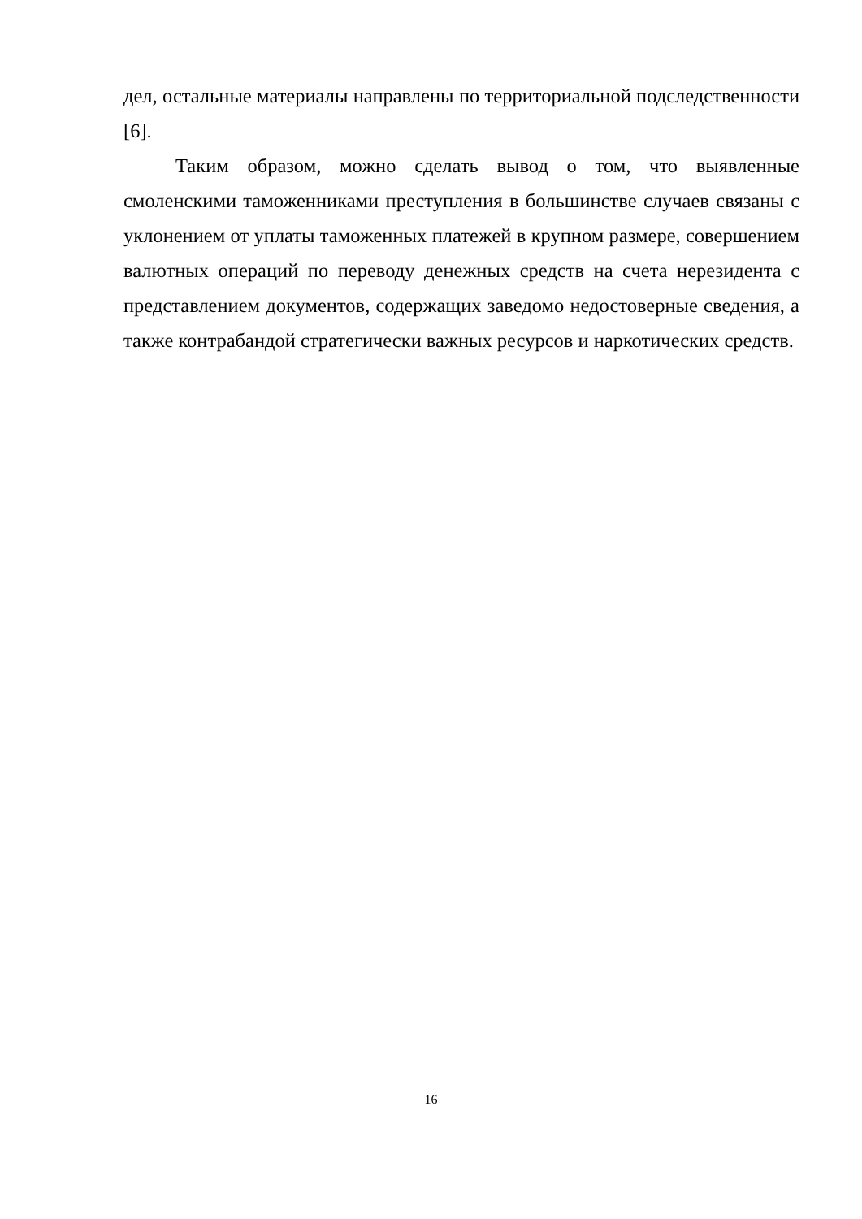дел, остальные материалы направлены по территориальной подследственности [6].
Таким образом, можно сделать вывод о том, что выявленные смоленскими таможенниками преступления в большинстве случаев связаны с уклонением от уплаты таможенных платежей в крупном размере, совершением валютных операций по переводу денежных средств на счета нерезидента с представлением документов, содержащих заведомо недостоверные сведения, а также контрабандой стратегически важных ресурсов и наркотических средств.
16